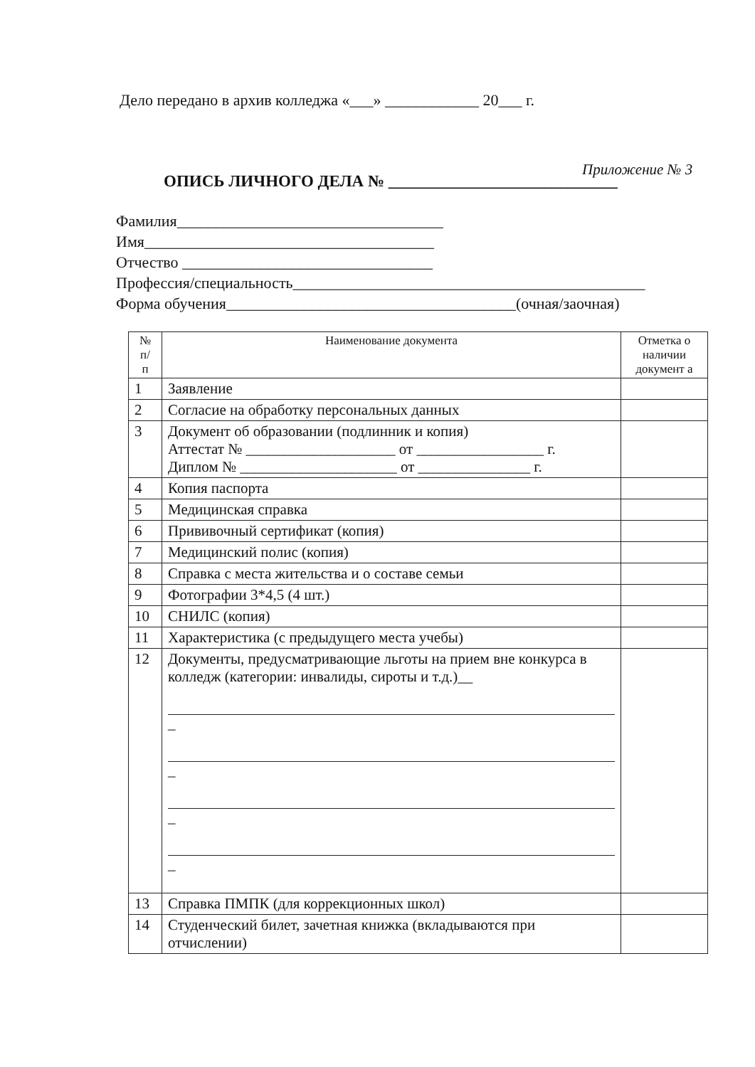Дело передано в архив колледжа «___» ____________ 20___ г.
Приложение № 3
ОПИСЬ ЛИЧНОГО ДЕЛА № ____________________________
Фамилия__________________________________
Имя_____________________________________
Отчество ________________________________
Профессия/специальность_____________________________________________
Форма обучения_____________________________________(очная/заочная)
| № п/ п | Наименование документа | Отметка о наличии документ а |
| --- | --- | --- |
| 1 | Заявление | |
| 2 | Согласие на обработку персональных данных | |
| 3 | Документ об образовании (подлинник и копия) Аттестат № ____________________ от _________________ г. Диплом № _____________________ от _______________ г. | |
| 4 | Копия паспорта | |
| 5 | Медицинская справка | |
| 6 | Прививочный сертификат (копия) | |
| 7 | Медицинский полис (копия) | |
| 8 | Справка с места жительства и о составе семьи | |
| 9 | Фотографии 3*4,5 (4 шт.) | |
| 10 | СНИЛС (копия) | |
| 11 | Характеристика (с предыдущего места учебы) | |
| 12 | Документы, предусматривающие льготы на прием вне конкурса в колледж (категории: инвалиды, сироты и т.д.)__ _ _ _ _ | |
| 13 | Справка ПМПК (для коррекционных школ) | |
| 14 | Студенческий билет, зачетная книжка (вкладываются при отчислении) | |